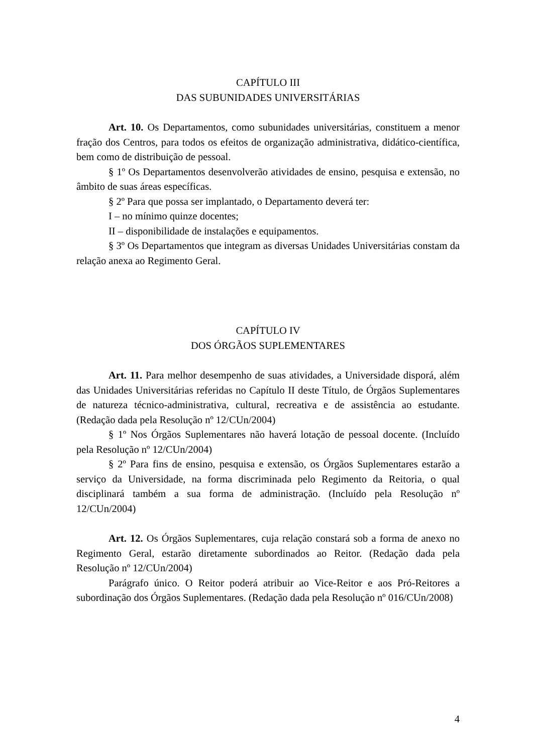CAPÍTULO III
DAS SUBUNIDADES UNIVERSITÁRIAS
Art. 10. Os Departamentos, como subunidades universitárias, constituem a menor fração dos Centros, para todos os efeitos de organização administrativa, didático-científica, bem como de distribuição de pessoal.
§ 1º Os Departamentos desenvolverão atividades de ensino, pesquisa e extensão, no âmbito de suas áreas específicas.
§ 2º Para que possa ser implantado, o Departamento deverá ter:
I – no mínimo quinze docentes;
II – disponibilidade de instalações e equipamentos.
§ 3º Os Departamentos que integram as diversas Unidades Universitárias constam da relação anexa ao Regimento Geral.
CAPÍTULO IV
DOS ÓRGÃOS SUPLEMENTARES
Art. 11. Para melhor desempenho de suas atividades, a Universidade disporá, além das Unidades Universitárias referidas no Capítulo II deste Título, de Órgãos Suplementares de natureza técnico-administrativa, cultural, recreativa e de assistência ao estudante. (Redação dada pela Resolução nº 12/CUn/2004)
§ 1º Nos Órgãos Suplementares não haverá lotação de pessoal docente. (Incluído pela Resolução nº 12/CUn/2004)
§ 2º Para fins de ensino, pesquisa e extensão, os Órgãos Suplementares estarão a serviço da Universidade, na forma discriminada pelo Regimento da Reitoria, o qual disciplinará também a sua forma de administração. (Incluído pela Resolução nº 12/CUn/2004)
Art. 12. Os Órgãos Suplementares, cuja relação constará sob a forma de anexo no Regimento Geral, estarão diretamente subordinados ao Reitor. (Redação dada pela Resolução nº 12/CUn/2004)
Parágrafo único. O Reitor poderá atribuir ao Vice-Reitor e aos Pró-Reitores a subordinação dos Órgãos Suplementares. (Redação dada pela Resolução nº 016/CUn/2008)
4